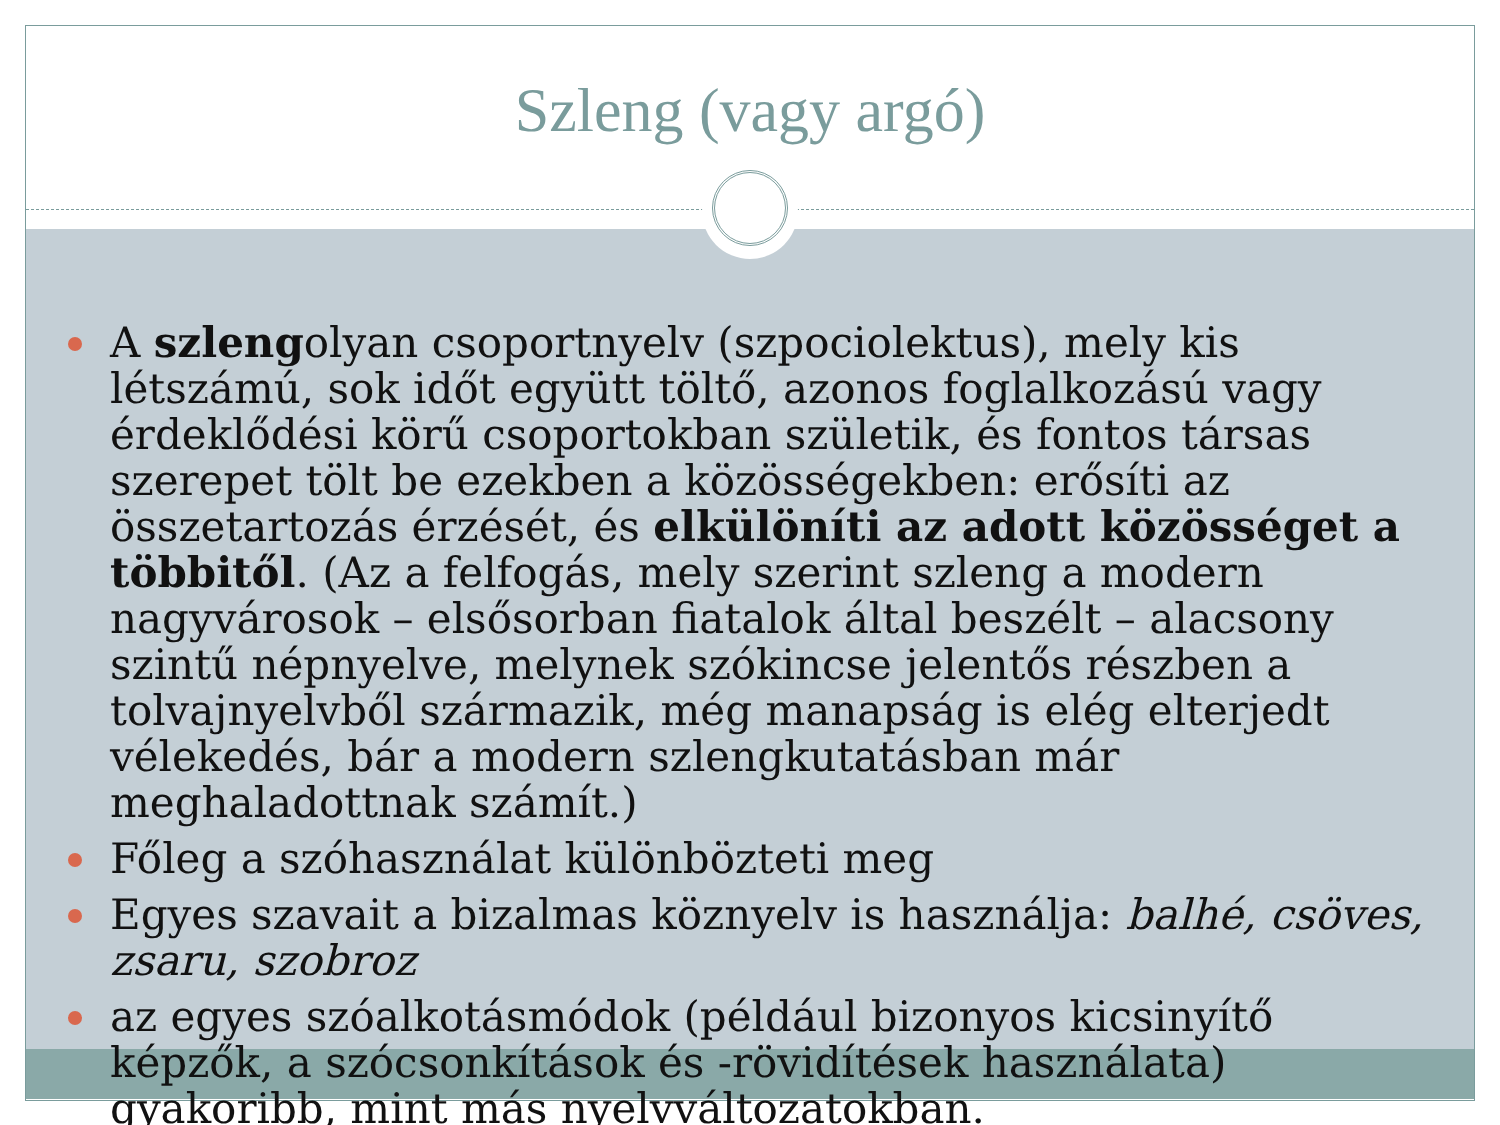Szleng (vagy argó)
A szlengolyan csoportnyelv (szpociolektus), mely kis létszámú, sok időt együtt töltő, azonos foglalkozású vagy érdeklődési körű csoportokban születik, és fontos társas szerepet tölt be ezekben a közösségekben: erősíti az összetartozás érzését, és elkülöníti az adott közösséget a többitől. (Az a felfogás, mely szerint szleng a modern nagyvárosok – elsősorban fiatalok által beszélt – alacsony szintű népnyelve, melynek szókincse jelentős részben a tolvajnyelvből származik, még manapság is elég elterjedt vélekedés, bár a modern szlengkutatásban már meghaladottnak számít.)
Főleg a szóhasználat különbözteti meg
Egyes szavait a bizalmas köznyelv is használja: balhé, csöves, zsaru, szobroz
az egyes szóalkotásmódok (például bizonyos kicsinyítő képzők, a szócsonkítások és -rövidítések használata) gyakoribb, mint más nyelvváltozatokban.